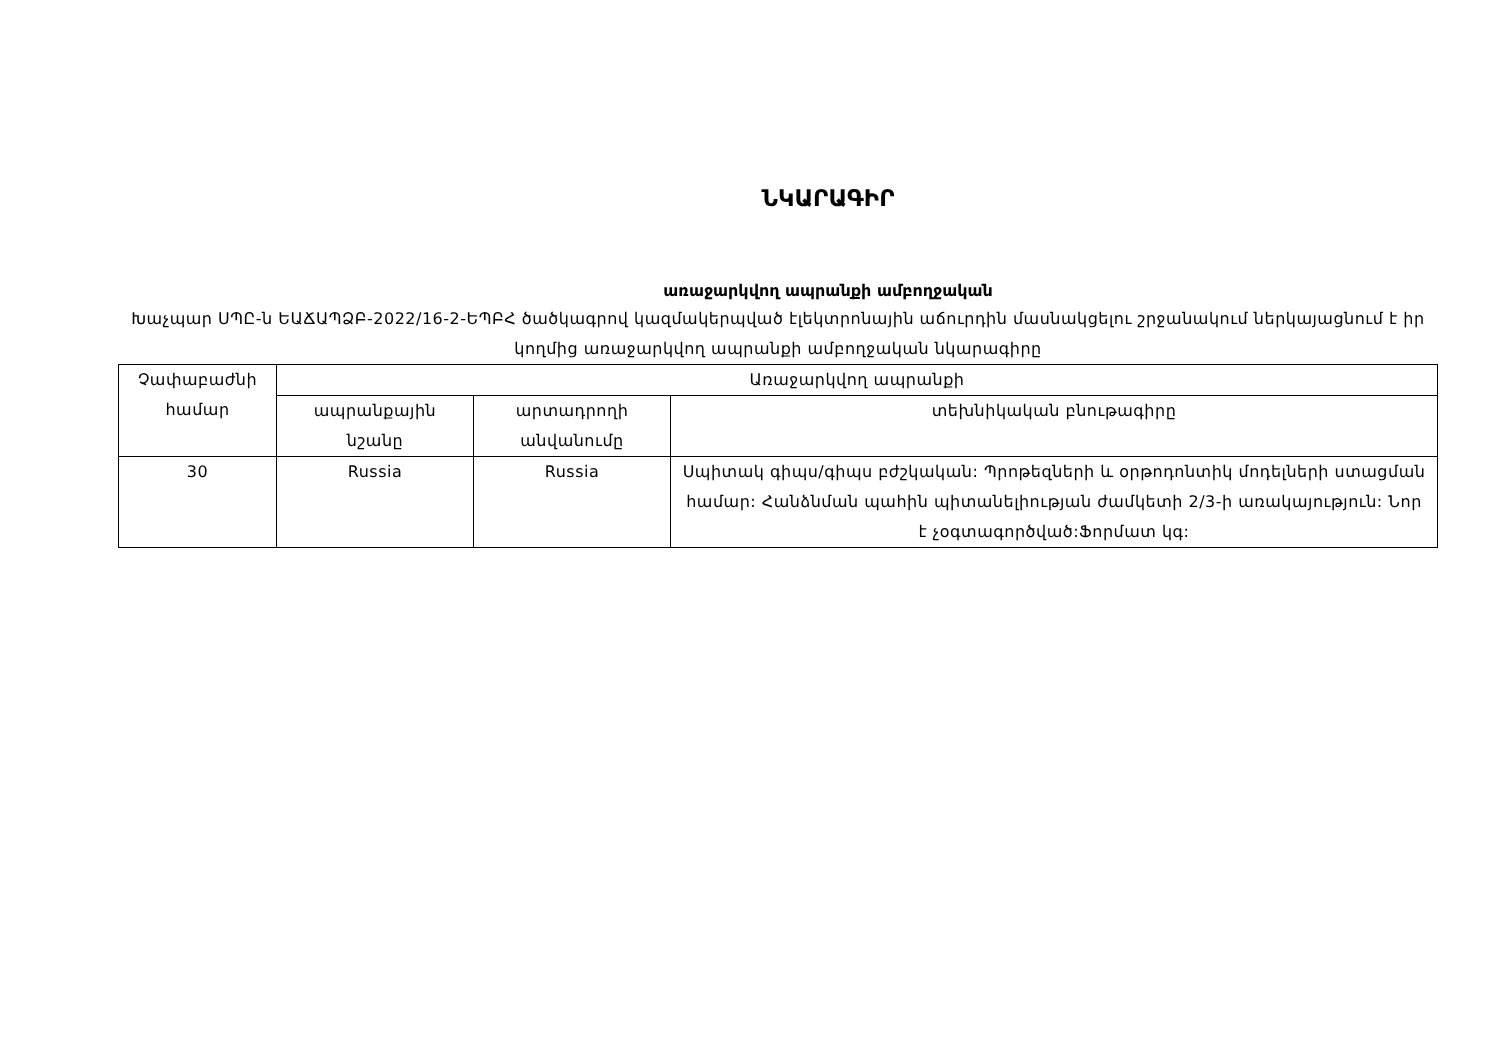ՆԿԱՐԱԳԻՐ
առաջարկվող ապրանքի ամբողջական
Խաչպար ՍՊԸ-ն ԵԱՃԱՊՁԲ-2022/16-2-ԵՊԲՀ ծածկագրով կազմակերպված էլեկտրոնային աճուրդին մասնակցելու շրջանակում ներկայացնում է իր կողմից առաջարկվող ապրանքի ամբողջական նկարագիրը
| Չափաբաժնի համար | Առաջարկվող ապրանքի | | |
| --- | --- | --- | --- |
| | ապրանքային նշանը | արտադրողի անվանումը | տեխնիկական բնութագիրը |
| 30 | Russia | Russia | Սպիտակ գիպս/գիպս բժշկական: Պրոթեզների և օրթոդոնտիկ մոդելների ստացման համար: Հանձնման պահին պիտանելիության ժամկետի 2/3-ի առակայություն: Նոր է չօգտագործված:Ֆորմատ կգ: |